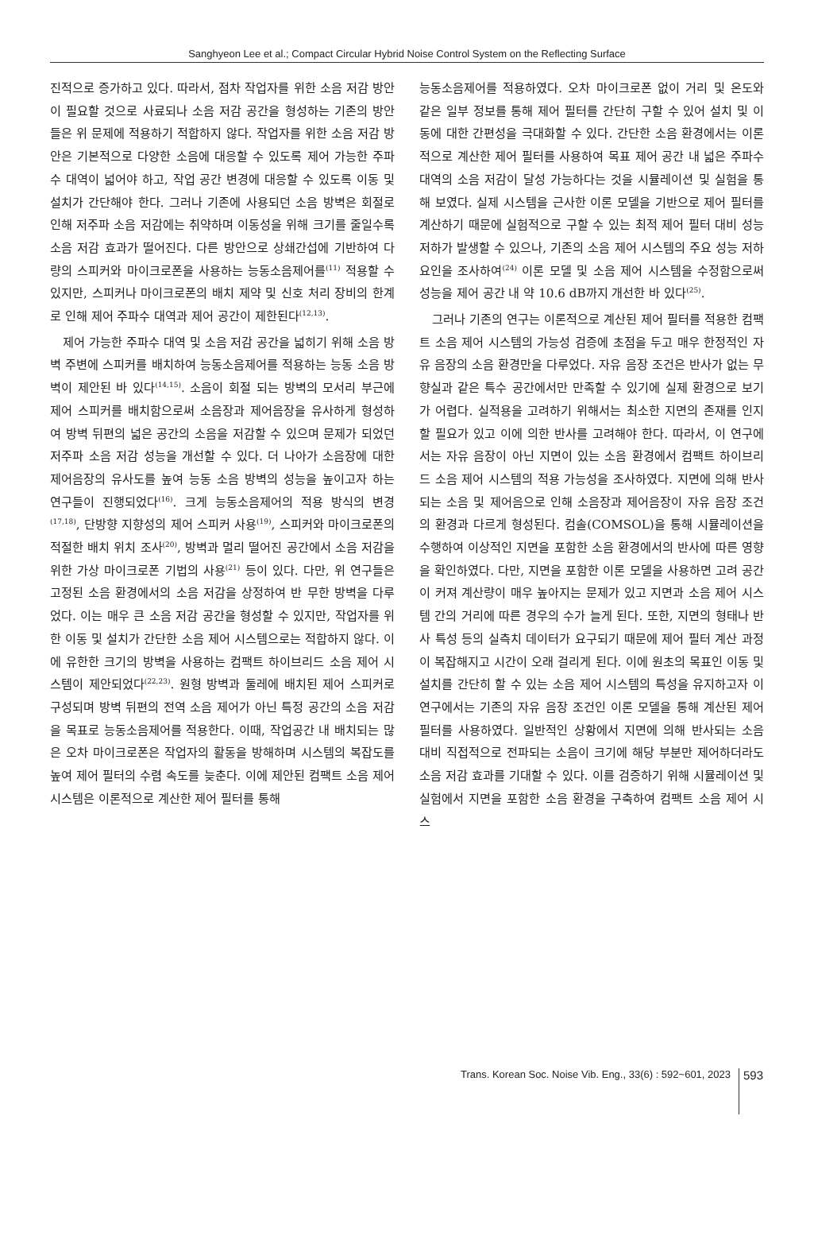Sanghyeon Lee et al.; Compact Circular Hybrid Noise Control System on the Reflecting Surface
진적으로 증가하고 있다. 따라서, 점차 작업자를 위한 소음 저감 방안이 필요할 것으로 사료되나 소음 저감 공간을 형성하는 기존의 방안들은 위 문제에 적용하기 적합하지 않다. 작업자를 위한 소음 저감 방안은 기본적으로 다양한 소음에 대응할 수 있도록 제어 가능한 주파수 대역이 넓어야 하고, 작업 공간 변경에 대응할 수 있도록 이동 및 설치가 간단해야 한다. 그러나 기존에 사용되던 소음 방벽은 회절로 인해 저주파 소음 저감에는 취약하며 이동성을 위해 크기를 줄일수록 소음 저감 효과가 떨어진다. 다른 방안으로 상쇄간섭에 기반하여 다량의 스피커와 마이크로폰을 사용하는 능동소음제어를<sup>(11)</sup> 적용할 수 있지만, 스피커나 마이크로폰의 배치 제약 및 신호 처리 장비의 한계로 인해 제어 주파수 대역과 제어 공간이 제한된다<sup>(12,13)</sup>.
제어 가능한 주파수 대역 및 소음 저감 공간을 넓히기 위해 소음 방벽 주변에 스피커를 배치하여 능동소음제어를 적용하는 능동 소음 방벽이 제안된 바 있다<sup>(14,15)</sup>. 소음이 회절 되는 방벽의 모서리 부근에 제어 스피커를 배치함으로써 소음장과 제어음장을 유사하게 형성하여 방벽 뒤편의 넓은 공간의 소음을 저감할 수 있으며 문제가 되었던 저주파 소음 저감 성능을 개선할 수 있다. 더 나아가 소음장에 대한 제어음장의 유사도를 높여 능동 소음 방벽의 성능을 높이고자 하는 연구들이 진행되었다<sup>(16)</sup>. 크게 능동소음제어의 적용 방식의 변경<sup>(17,18)</sup>, 단방향 지향성의 제어 스피커 사용<sup>(19)</sup>, 스피커와 마이크로폰의 적절한 배치 위치 조사<sup>(20)</sup>, 방벽과 멀리 떨어진 공간에서 소음 저감을 위한 가상 마이크로폰 기법의 사용<sup>(21)</sup> 등이 있다. 다만, 위 연구들은 고정된 소음 환경에서의 소음 저감을 상정하여 반 무한 방벽을 다루었다. 이는 매우 큰 소음 저감 공간을 형성할 수 있지만, 작업자를 위한 이동 및 설치가 간단한 소음 제어 시스템으로는 적합하지 않다. 이에 유한한 크기의 방벽을 사용하는 컴팩트 하이브리드 소음 제어 시스템이 제안되었다<sup>(22,23)</sup>. 원형 방벽과 둘레에 배치된 제어 스피커로 구성되며 방벽 뒤편의 전역 소음 제어가 아닌 특정 공간의 소음 저감을 목표로 능동소음제어를 적용한다. 이때, 작업공간 내 배치되는 많은 오차 마이크로폰은 작업자의 활동을 방해하며 시스템의 복잡도를 높여 제어 필터의 수렴 속도를 늦춘다. 이에 제안된 컴팩트 소음 제어 시스템은 이론적으로 계산한 제어 필터를 통해
능동소음제어를 적용하였다. 오차 마이크로폰 없이 거리 및 온도와 같은 일부 정보를 통해 제어 필터를 간단히 구할 수 있어 설치 및 이동에 대한 간편성을 극대화할 수 있다. 간단한 소음 환경에서는 이론적으로 계산한 제어 필터를 사용하여 목표 제어 공간 내 넓은 주파수 대역의 소음 저감이 달성 가능하다는 것을 시뮬레이션 및 실험을 통해 보였다. 실제 시스템을 근사한 이론 모델을 기반으로 제어 필터를 계산하기 때문에 실험적으로 구할 수 있는 최적 제어 필터 대비 성능 저하가 발생할 수 있으나, 기존의 소음 제어 시스템의 주요 성능 저하 요인을 조사하여<sup>(24)</sup> 이론 모델 및 소음 제어 시스템을 수정함으로써 성능을 제어 공간 내 약 10.6 dB까지 개선한 바 있다<sup>(25)</sup>.
그러나 기존의 연구는 이론적으로 계산된 제어 필터를 적용한 컴팩트 소음 제어 시스템의 가능성 검증에 초점을 두고 매우 한정적인 자유 음장의 소음 환경만을 다루었다. 자유 음장 조건은 반사가 없는 무향실과 같은 특수 공간에서만 만족할 수 있기에 실제 환경으로 보기가 어렵다. 실적용을 고려하기 위해서는 최소한 지면의 존재를 인지할 필요가 있고 이에 의한 반사를 고려해야 한다. 따라서, 이 연구에서는 자유 음장이 아닌 지면이 있는 소음 환경에서 컴팩트 하이브리드 소음 제어 시스템의 적용 가능성을 조사하였다. 지면에 의해 반사되는 소음 및 제어음으로 인해 소음장과 제어음장이 자유 음장 조건의 환경과 다르게 형성된다. 컴솔(COMSOL)을 통해 시뮬레이션을 수행하여 이상적인 지면을 포함한 소음 환경에서의 반사에 따른 영향을 확인하였다. 다만, 지면을 포함한 이론 모델을 사용하면 고려 공간이 커져 계산량이 매우 높아지는 문제가 있고 지면과 소음 제어 시스템 간의 거리에 따른 경우의 수가 늘게 된다. 또한, 지면의 형태나 반사 특성 등의 실측치 데이터가 요구되기 때문에 제어 필터 계산 과정이 복잡해지고 시간이 오래 걸리게 된다. 이에 원초의 목표인 이동 및 설치를 간단히 할 수 있는 소음 제어 시스템의 특성을 유지하고자 이 연구에서는 기존의 자유 음장 조건인 이론 모델을 통해 계산된 제어 필터를 사용하였다. 일반적인 상황에서 지면에 의해 반사되는 소음 대비 직접적으로 전파되는 소음이 크기에 해당 부분만 제어하더라도 소음 저감 효과를 기대할 수 있다. 이를 검증하기 위해 시뮬레이션 및 실험에서 지면을 포함한 소음 환경을 구축하여 컴팩트 소음 제어 시스
Trans. Korean Soc. Noise Vib. Eng., 33(6) : 592~601, 2023 593